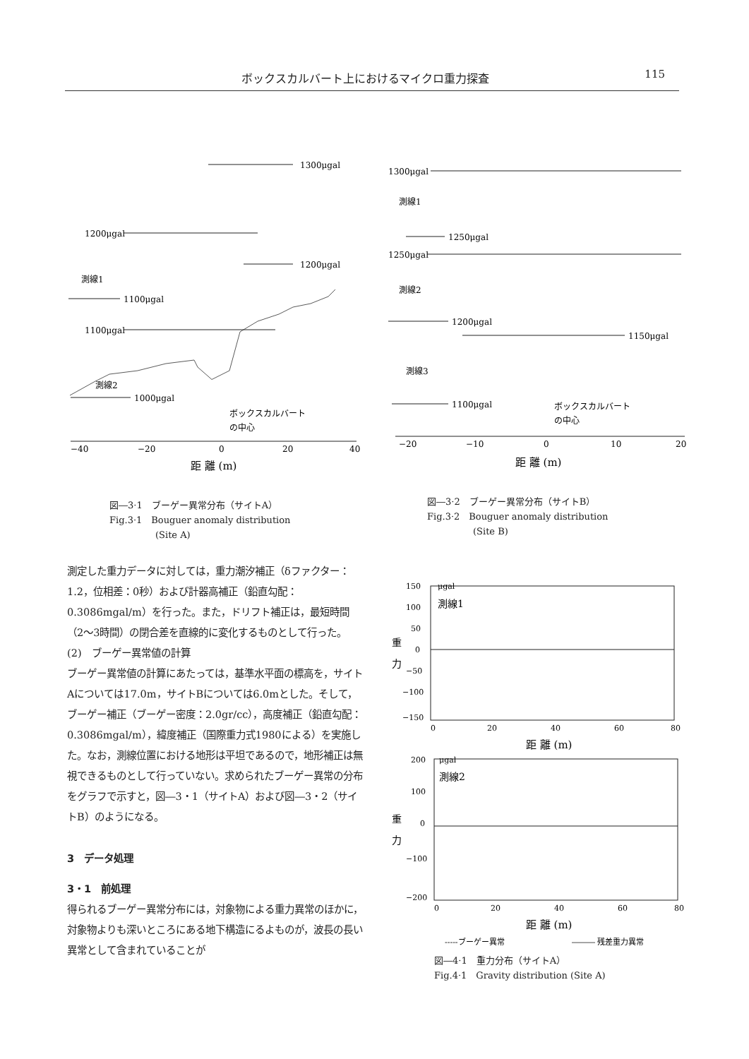ボックスカルバート上におけるマイクロ重力探査 115
1300μgal
1200μgal
1100μgal
1200μgal
1100μgal
1000μgal
測線1
測線2
ボックスカルバート
の中心
−40
−20
0
20
40
距 離 (m)
図―3·1　ブーゲー異常分布（サイトA）
Fig.3·1　Bouguer anomaly distribution
　　　　　(Site A)
1300μgal
1250μgal
1250μgal
1200μgal
1150μgal
1100μgal
測線1
測線2
測線3
ボックスカルバート
の中心
−20
−10
0
10
20
距 離 (m)
図―3·2　ブーゲー異常分布（サイトB）
Fig.3·2　Bouguer anomaly distribution
　　　　　(Site B)
測定した重力データに対しては，重力潮汐補正（δファクター：1.2，位相差：0秒）および計器高補正（鉛直勾配：0.3086mgal/m）を行った。また，ドリフト補正は，最短時間（2～3時間）の閉合差を直線的に変化するものとして行った。
(2)　ブーゲー異常値の計算
ブーゲー異常値の計算にあたっては，基準水平面の標高を，サイトAについては17.0m，サイトBについては6.0mとした。そして，ブーゲー補正（ブーゲー密度：2.0gr/cc），高度補正（鉛直勾配：0.3086mgal/m），緯度補正（国際重力式1980による）を実施した。なお，測線位置における地形は平坦であるので，地形補正は無視できるものとして行っていない。求められたブーゲー異常の分布をグラフで示すと，図―3・1（サイトA）および図―3・2（サイトB）のようになる。
3　データ処理
3・1　前処理
得られるブーゲー異常分布には，対象物による重力異常のほかに，対象物よりも深いところにある地下構造にるよものが，波長の長い異常として含まれていることが
150
100
50
0
−50
−100
−150
μgal
測線1
重
力
0
20
40
60
80
距 離 (m)
200
100
0
−100
−200
μgal
測線2
重
力
0
20
40
60
80
距 離 (m)
-----ブーゲー異常
――― 残差重力異常
図―4·1　重力分布（サイトA）
Fig.4·1　Gravity distribution (Site A)